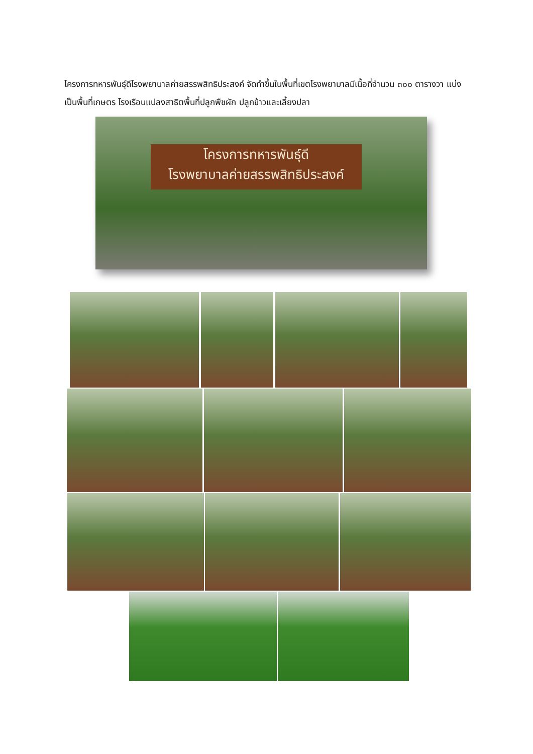โครงการทหารพันธุ์ดีโรงพยาบาลค่ายสรรพสิทธิประสงค์ จัดทำขึ้นในพื้นที่เขตโรงพยาบาลมีเนื้อที่จำนวน ๓๐๐ ตารางวา แบ่งเป็นพื้นที่เกษตร โรงเรือนแปลงสาธิตพื้นที่ปลูกพืชผัก ปลูกข้าวและเลี้ยงปลา
โครงการทหารพันธุ์ดี
โรงพยาบาลค่ายสรรพสิทธิประสงค์